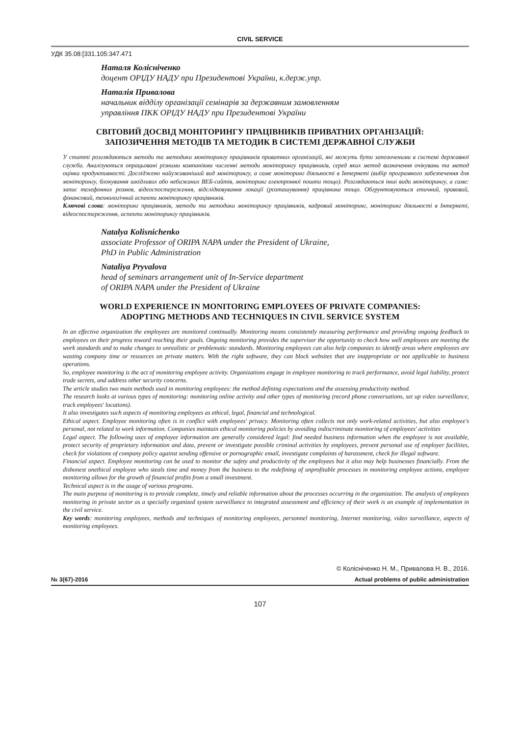CIVIL SERVICE
УДК 35.08:[331.105:347.471
Наталя Колісніченко
доцент ОРІДУ НАДУ при Президентові України, к.держ.упр.
Наталія Привалова
начальник відділу організації семінарів за державним замовленням
управління ПКК ОРІДУ НАДУ при Президентові України
СВІТОВИЙ ДОСВІД МОНІТОРИНГУ ПРАЦІВНИКІВ ПРИВАТНИХ ОРГАНІЗАЦІЙ:
ЗАПОЗИЧЕННЯ МЕТОДІВ ТА МЕТОДИК В СИСТЕМІ ДЕРЖАВНОЇ СЛУЖБИ
У статті розглядаються методи та методики моніторингу працівників приватних організацій, які можуть бути запозиченими в системі державної служби. Аналізуються опрацьовані різними компаніями численні методи моніторингу працівників, серед яких метод визначення очікувань та метод оцінки продуктивності. Досліджено найуживаніший вид моніторингу, а саме моніторинг діяльності в Інтернеті (вибір програмного забезпечення для моніторингу, блокування шкідливих або небажаних ВЕБ-сайтів, моніторинг електронної пошти тощо). Розглядаються інші види моніторингу, а саме: запис телефонних розмов, відеоспостереження, відслідковування локації (розташування) працівника тощо. Обгрунтовуються етичний, правовий, фінансовий, технологічний аспекти моніторингу працівників.
Ключові слова: моніторинг працівників, методи та методики моніторингу працівників, кадровий моніторинг, моніторинг діяльності в Інтернеті, відеоспостереження, аспекти моніторингу працівників.
Natalya Kolisnichenko
associate Professor of ORIPA NAPA under the President of Ukraine,
PhD in Public Administration
Nataliya Pryvalova
head of seminars arrangement unit of In-Service department
of ORIPA NAPA under the President of Ukraine
WORLD EXPERIENCE IN MONITORING EMPLOYEES OF PRIVATE COMPANIES:
ADOPTING METHODS AND TECHNIQUES IN CIVIL SERVICE SYSTEM
In an effective organization the employees are monitored continually. Monitoring means consistently measuring performance and providing ongoing feedback to employees on their progress toward reaching their goals. Ongoing monitoring provides the supervisor the opportunity to check how well employees are meeting the work standards and to make changes to unrealistic or problematic standards. Monitoring employees can also help companies to identify areas where employees are wasting company time or resources on private matters. With the right software, they can block websites that are inappropriate or not applicable to business operations.
So, employee monitoring is the act of monitoring employee activity. Organizations engage in employee monitoring to track performance, avoid legal liability, protect trade secrets, and address other security concerns.
The article studies two main methods used in monitoring employees: the method defining expectations and the assessing productivity method.
The research looks at various types of monitoring: monitoring online activity and other types of monitoring (record phone conversations, set up video surveillance, track employees' locations).
It also investigates such aspects of monitoring employees as ethical, legal, financial and technological.
Ethical aspect. Employee monitoring often is in conflict with employees' privacy. Monitoring often collects not only work-related activities, but also employee's personal, not related to work information. Companies maintain ethical monitoring policies by avoiding indiscriminate monitoring of employees' activities
Legal aspect. The following uses of employee information are generally considered legal: find needed business information when the employee is not available, protect security of proprietary information and data, prevent or investigate possible criminal activities by employees, prevent personal use of employer facilities, check for violations of company policy against sending offensive or pornographic email, investigate complaints of harassment, check for illegal software.
Financial aspect. Employee monitoring can be used to monitor the safety and productivity of the employees but it also may help businesses financially. From the dishonest unethical employee who steals time and money from the business to the redefining of unprofitable processes in monitoring employee actions, employee monitoring allows for the growth of financial profits from a small investment.
Technical aspect is in the usage of various programs.
The main purpose of monitoring is to provide complete, timely and reliable information about the processes occurring in the organization. The analysis of employees monitoring in private sector as a specially organized system surveillance to integrated assessment and efficiency of their work is an example of implementation in the civil service.
Key words: monitoring employees, methods and techniques of monitoring employees, personnel monitoring, Internet monitoring, video surveillance, aspects of monitoring employees.
© Колісніченко Н. М., Привалова Н. В., 2016.
№ 3(67)-2016 Actual problems of public administration
107